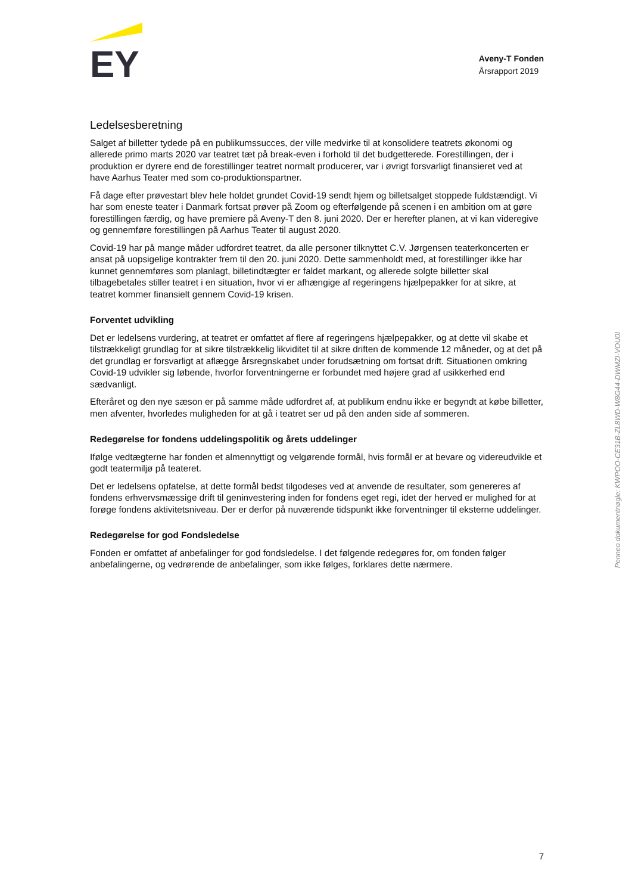EY
Aveny-T Fonden
Årsrapport 2019
Ledelsesberetning
Salget af billetter tydede på en publikumssucces, der ville medvirke til at konsolidere teatrets økonomi og allerede primo marts 2020 var teatret tæt på break-even i forhold til det budgetterede. Forestillingen, der i produktion er dyrere end de forestillinger teatret normalt producerer, var i øvrigt forsvarligt finansieret ved at have Aarhus Teater med som co-produktionspartner.
Få dage efter prøvestart blev hele holdet grundet Covid-19 sendt hjem og billetsalget stoppede fuldstændigt. Vi har som eneste teater i Danmark fortsat prøver på Zoom og efterfølgende på scenen i en ambition om at gøre forestillingen færdig, og have premiere på Aveny-T den 8. juni 2020. Der er herefter planen, at vi kan videregive og gennemføre forestillingen på Aarhus Teater til august 2020.
Covid-19 har på mange måder udfordret teatret, da alle personer tilknyttet C.V. Jørgensen teaterkoncerten er ansat på uopsigelige kontrakter frem til den 20. juni 2020. Dette sammenholdt med, at forestillinger ikke har kunnet gennemføres som planlagt, billetindtægter er faldet markant, og allerede solgte billetter skal tilbagebetales stiller teatret i en situation, hvor vi er afhængige af regeringens hjælpepakker for at sikre, at teatret kommer finansielt gennem Covid-19 krisen.
Forventet udvikling
Det er ledelsens vurdering, at teatret er omfattet af flere af regeringens hjælpepakker, og at dette vil skabe et tilstrækkeligt grundlag for at sikre tilstrækkelig likviditet til at sikre driften de kommende 12 måneder, og at det på det grundlag er forsvarligt at aflægge årsregnskabet under forudsætning om fortsat drift. Situationen omkring Covid-19 udvikler sig løbende, hvorfor forventningerne er forbundet med højere grad af usikkerhed end sædvanligt.
Efteråret og den nye sæson er på samme måde udfordret af, at publikum endnu ikke er begyndt at købe billetter, men afventer, hvorledes muligheden for at gå i teatret ser ud på den anden side af sommeren.
Redegørelse for fondens uddelingspolitik og årets uddelinger
Ifølge vedtægterne har fonden et almennyttigt og velgørende formål, hvis formål er at bevare og videreudvikle et godt teatermiljø på teateret.
Det er ledelsens opfatelse, at dette formål bedst tilgodeses ved at anvende de resultater, som genereres af fondens erhvervsmæssige drift til geninvestering inden for fondens eget regi, idet der herved er mulighed for at forøge fondens aktivitetsniveau. Der er derfor på nuværende tidspunkt ikke forventninger til eksterne uddelinger.
Redegørelse for god Fondsledelse
Fonden er omfattet af anbefalinger for god fondsledelse. I det følgende redegøres for, om fonden følger anbefalingerne, og vedrørende de anbefalinger, som ikke følges, forklares dette nærmere.
Penneo dokumentnøgle: KWPOO-CE31B-ZL8WD-W8G44-DWMZI-VOU0I
7